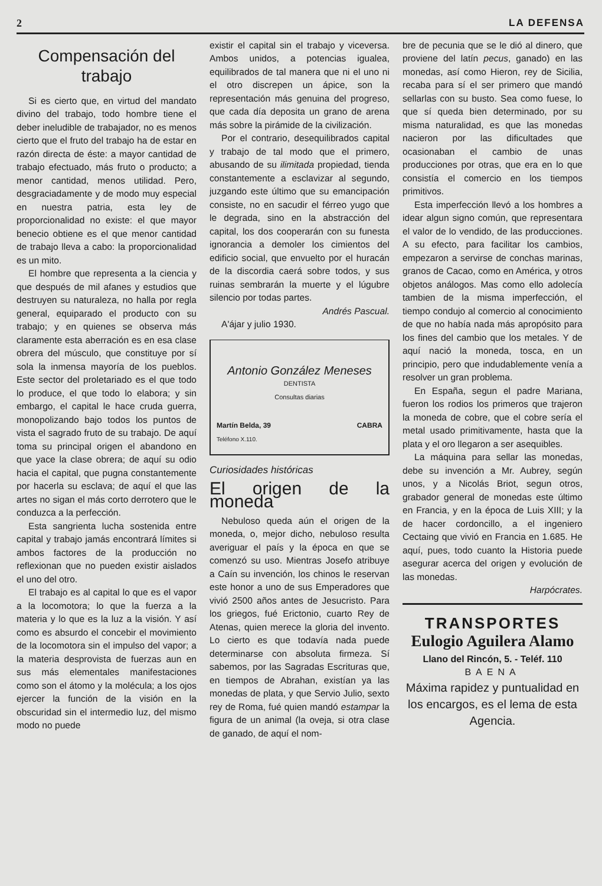2 LA DEFENSA
Compensación del trabajo
Si es cierto que, en virtud del mandato divino del trabajo, todo hombre tiene el deber ineludible de trabajador, no es menos cierto que el fruto del trabajo ha de estar en razón directa de éste: a mayor cantidad de trabajo efectuado, más fruto o producto; a menor cantidad, menos utilidad. Pero, desgraciadamente y de modo muy especial en nuestra patria, esta ley de proporcionalidad no existe: el que mayor benecio obtiene es el que menor cantidad de trabajo lleva a cabo: la proporcionalidad es un mito.
El hombre que representa a la ciencia y que después de mil afanes y estudios que destruyen su naturaleza, no halla por regla general, equiparado el producto con su trabajo; y en quienes se observa más claramente esta aberración es en esa clase obrera del músculo, que constituye por sí sola la inmensa mayoría de los pueblos. Este sector del proletariado es el que todo lo produce, el que todo lo elabora; y sin embargo, el capital le hace cruda guerra, monopolizando bajo todos los puntos de vista el sagrado fruto de su trabajo. De aquí toma su principal origen el abandono en que yace la clase obrera; de aquí su odio hacia el capital, que pugna constantemente por hacerla su esclava; de aquí el que las artes no sigan el más corto derrotero que le conduzca a la perfección.
Esta sangrienta lucha sostenida entre capital y trabajo jamás encontrará límites si ambos factores de la producción no reflexionan que no pueden existir aislados el uno del otro.
El trabajo es al capital lo que es el vapor a la locomotora; lo que la fuerza a la materia y lo que es la luz a la visión. Y así como es absurdo el concebir el movimiento de la locomotora sin el impulso del vapor; a la materia desprovista de fuerzas aun en sus más elementales manifestaciones como son el átomo y la molécula; a los ojos ejercer la función de la visión en la obscuridad sin el intermedio luz, del mismo modo no puede
existir el capital sin el trabajo y viceversa. Ambos unidos, a potencias igualea, equilibrados de tal manera que ni el uno ni el otro discrepen un ápice, son la representación más genuina del progreso, que cada día deposita un grano de arena más sobre la pirámide de la civilización.
Por el contrario, desequilibrados capital y trabajo de tal modo que el primero, abusando de su ilimitada propiedad, tienda constantemente a esclavizar al segundo, juzgando este último que su emancipación consiste, no en sacudir el férreo yugo que le degrada, sino en la abstracción del capital, los dos cooperarán con su funesta ignorancia a demoler los cimientos del edificio social, que envuelto por el huracán de la discordia caerá sobre todos, y sus ruinas sembrarán la muerte y el lúgubre silencio por todas partes.
Andrés Pascual.
A'ájar y julio 1930.
Antonio González Meneses
DENTISTA
Consultas diarias
Martín Belda, 39
Teléfono X.110. CABRA
Curiosidades históricas
El origen de la moneda
Nebuloso queda aún el origen de la moneda, o, mejor dicho, nebuloso resulta averiguar el país y la época en que se comenzó su uso. Mientras Josefo atribuye a Caín su invención, los chinos le reservan este honor a uno de sus Emperadores que vivió 2500 años antes de Jesucristo. Para los griegos, fué Erictonio, cuarto Rey de Atenas, quien merece la gloria del invento. Lo cierto es que todavía nada puede determinarse con absoluta firmeza. Sí sabemos, por las Sagradas Escrituras que, en tiempos de Abrahan, existían ya las monedas de plata, y que Servio Julio, sexto rey de Roma, fué quien mandó estampar la figura de un animal (la oveja, si otra clase de ganado, de aquí el nom-
bre de pecunia que se le dió al dinero, que proviene del latín pecus, ganado) en las monedas, así como Hieron, rey de Sicilia, recaba para sí el ser primero que mandó sellarlas con su busto. Sea como fuese, lo que sí queda bien determinado, por su misma naturalidad, es que las monedas nacieron por las dificultades que ocasionaban el cambio de unas producciones por otras, que era en lo que consistía el comercio en los tiempos primitivos.
Esta imperfección llevó a los hombres a idear algun signo común, que representara el valor de lo vendido, de las producciones. A su efecto, para facilitar los cambios, empezaron a servirse de conchas marinas, granos de Cacao, como en América, y otros objetos análogos. Mas como ello adolecía tambien de la misma imperfección, el tiempo condujo al comercio al conocimiento de que no había nada más apropósito para los fines del cambio que los metales. Y de aquí nació la moneda, tosca, en un principio, pero que indudablemente venía a resolver un gran problema.
En España, segun el padre Mariana, fueron los rodios los primeros que trajeron la moneda de cobre, que el cobre sería el metal usado primitivamente, hasta que la plata y el oro llegaron a ser asequibles.
La máquina para sellar las monedas, debe su invención a Mr. Aubrey, según unos, y a Nicolás Briot, segun otros, grabador general de monedas este último en Francia, y en la época de Luis XIII; y la de hacer cordoncillo, a el ingeniero Cectaing que vivió en Francia en 1.685. He aquí, pues, todo cuanto la Historia puede asegurar acerca del origen y evolución de las monedas.
Harpócrates.
TRANSPORTES
Eulogio Aguilera Alamo
Llano del Rincón, 5. - Teléf. 110
BAENA
Máxima rapidez y puntualidad en los encargos, es el lema de esta Agencia.